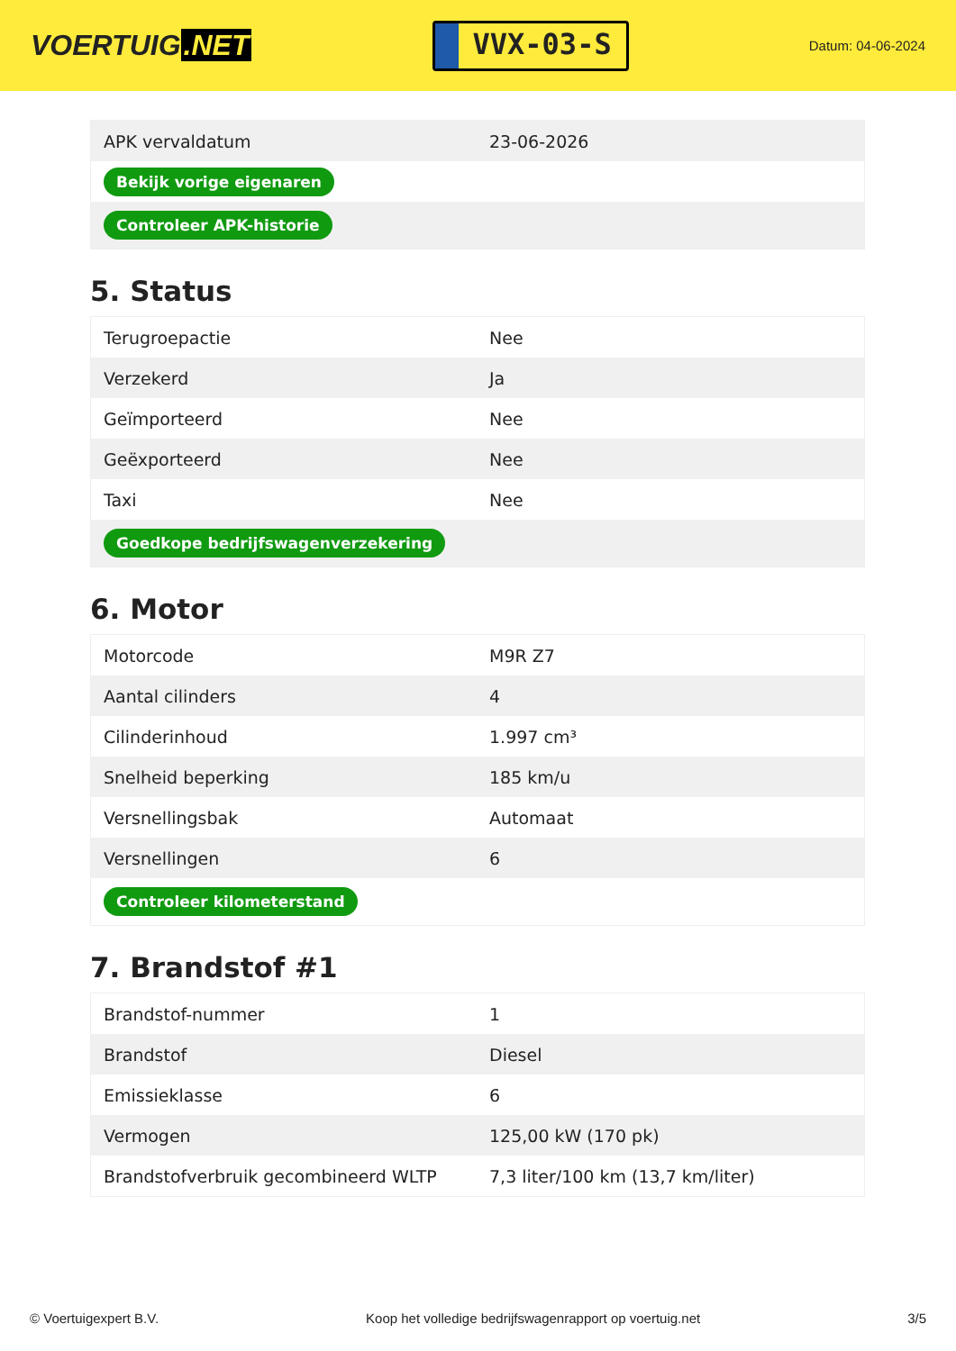VOERTUIG.NET
VVX-03-S
Datum: 04-06-2024
| APK vervaldatum | 23-06-2026 |
| Bekijk vorige eigenaren | |
| Controleer APK-historie | |
5. Status
| Terugroepactie | Nee |
| Verzekerd | Ja |
| Geïmporteerd | Nee |
| Geëxporteerd | Nee |
| Taxi | Nee |
| Goedkope bedrijfswagenverzekering | |
6. Motor
| Motorcode | M9R Z7 |
| Aantal cilinders | 4 |
| Cilinderinhoud | 1.997 cm³ |
| Snelheid beperking | 185 km/u |
| Versnellingsbak | Automaat |
| Versnellingen | 6 |
| Controleer kilometerstand | |
7. Brandstof #1
| Brandstof-nummer | 1 |
| Brandstof | Diesel |
| Emissieklasse | 6 |
| Vermogen | 125,00 kW (170 pk) |
| Brandstofverbruik gecombineerd WLTP | 7,3 liter/100 km (13,7 km/liter) |
© Voertuigexpert B.V. Koop het volledige bedrijfswagenrapport op voertuig.net 3/5